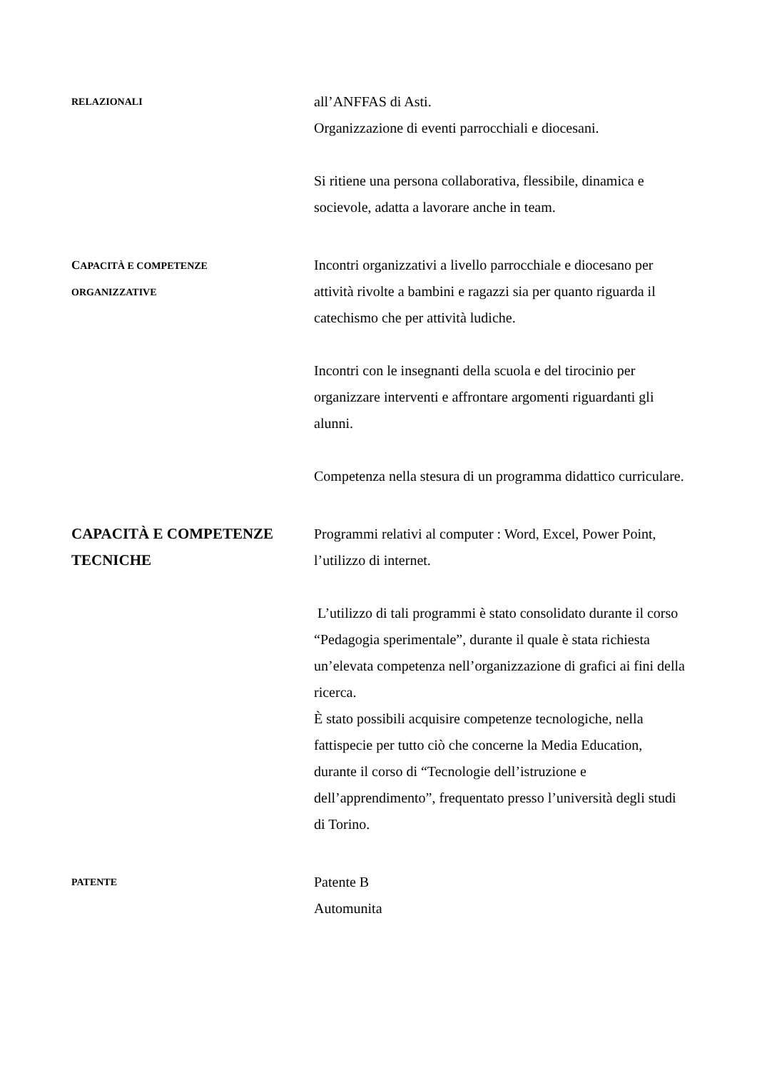RELAZIONALI
all’ANFFAS di Asti.
Organizzazione di eventi parrocchiali e diocesani.
Si ritiene una persona collaborativa, flessibile, dinamica e socievole, adatta a lavorare anche in team.
CAPACITÀ E COMPETENZE
ORGANIZZATIVE
Incontri organizzativi a livello parrocchiale e diocesano per attività rivolte a bambini e ragazzi sia per quanto riguarda il catechismo che per attività ludiche.
Incontri con le insegnanti della scuola e del tirocinio per organizzare interventi e affrontare argomenti riguardanti gli alunni.
Competenza nella stesura di un programma didattico curriculare.
CAPACITÀ E COMPETENZE TECNICHE
Programmi relativi al computer : Word, Excel, Power Point, l’utilizzo di internet.
L’utilizzo di tali programmi è stato consolidato durante il corso “Pedagogia sperimentale”, durante il quale è stata richiesta un’elevata competenza nell’organizzazione di grafici ai fini della ricerca.
È stato possibili acquisire competenze tecnologiche, nella fattispecie per tutto ciò che concerne la Media Education, durante il corso di “Tecnologie dell’istruzione e dell’apprendimento”, frequentato presso l’università degli studi di Torino.
PATENTE
Patente B
Automunita